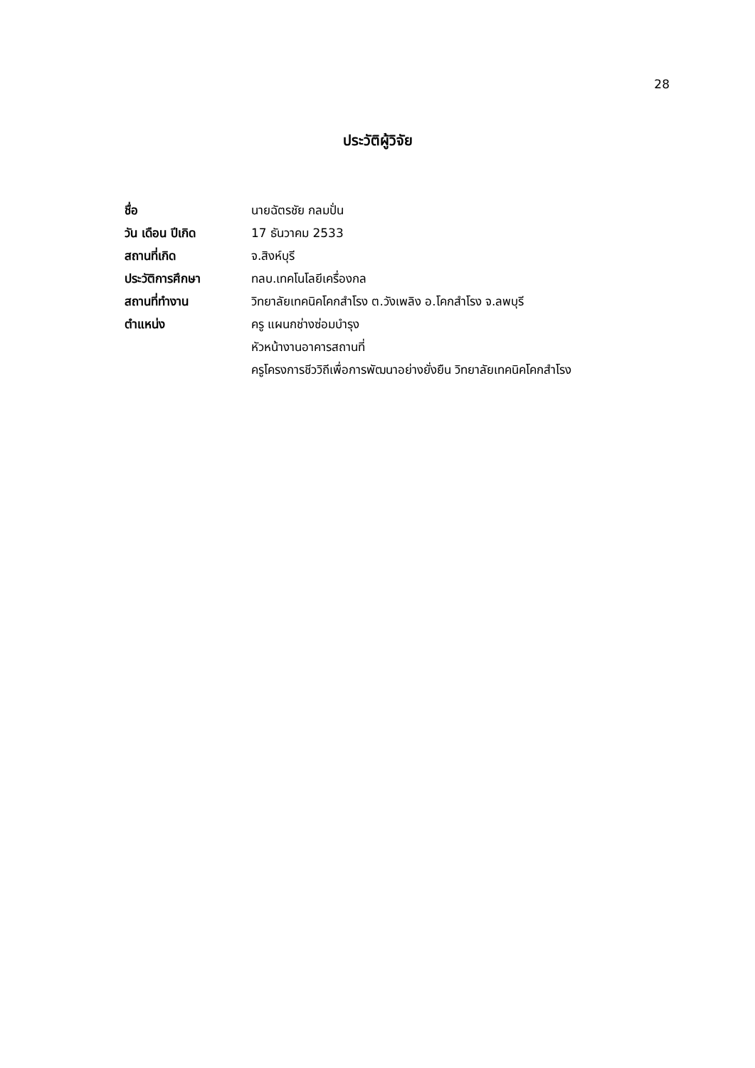28
ประวัติผู้วิจัย
| ชื่อ | นายฉัตรชัย กลมปั่น |
| วัน เดือน ปีเกิด | 17 ธันวาคม 2533 |
| สถานที่เกิด | จ.สิงห์บุรี |
| ประวัติการศึกษา | ทลบ.เทคโนโลยีเครื่องกล |
| สถานที่ทำงาน | วิทยาลัยเทคนิคโคกสำโรง ต.วังเพลิง อ.โคกสำโรง จ.ลพบุรี |
| ตำแหน่ง | ครู แผนกช่างซ่อมบำรุง |
| | หัวหน้างานอาคารสถานที่ |
| | ครูโครงการชีววิถีเพื่อการพัฒนาอย่างยั่งยืน วิทยาลัยเทคนิคโคกสำโรง |